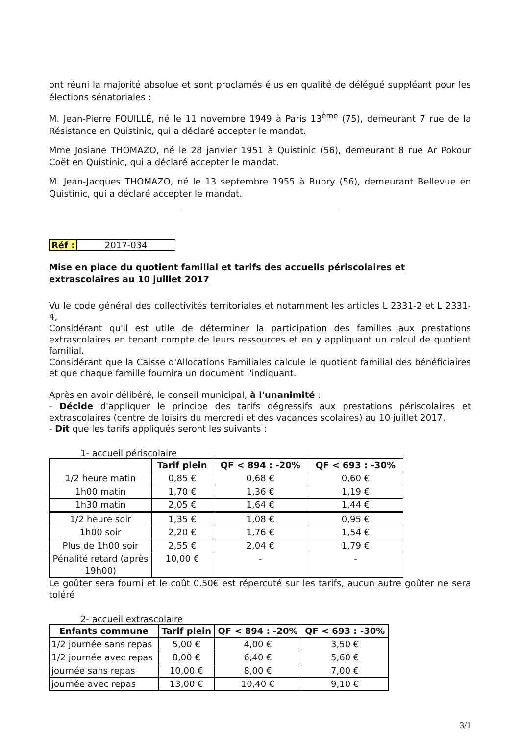ont réuni la majorité absolue et sont proclamés élus en qualité de délégué suppléant pour les élections sénatoriales :
M. Jean-Pierre FOUILLÉ, né le 11 novembre 1949 à Paris 13<sup>ème</sup> (75), demeurant 7 rue de la Résistance en Quistinic, qui a déclaré accepter le mandat.
Mme Josiane THOMAZO, né le 28 janvier 1951 à Quistinic (56), demeurant 8 rue Ar Pokour Coët en Quistinic, qui a déclaré accepter le mandat.
M. Jean-Jacques THOMAZO, né le 13 septembre 1955 à Bubry (56), demeurant Bellevue en Quistinic, qui a déclaré accepter le mandat.
Réf : 2017-034
Mise en place du quotient familial et tarifs des accueils périscolaires et extrascolaires au 10 juillet 2017
Vu le code général des collectivités territoriales et notamment les articles L 2331-2 et L 2331-4,
Considérant qu'il est utile de déterminer la participation des familles aux prestations extrascolaires en tenant compte de leurs ressources et en y appliquant un calcul de quotient familial.
Considérant que la Caisse d'Allocations Familiales calcule le quotient familial des bénéficiaires et que chaque famille fournira un document l'indiquant.
Après en avoir délibéré, le conseil municipal, à l'unanimité :
- Décide d'appliquer le principe des tarifs dégressifs aux prestations périscolaires et extrascolaires (centre de loisirs du mercredi et des vacances scolaires) au 10 juillet 2017.
- Dit que les tarifs appliqués seront les suivants :
1- accueil périscolaire
| | Tarif plein | QF < 894 : -20% | QF < 693 : -30% |
| --- | --- | --- | --- |
| 1/2 heure matin | 0,85 € | 0,68 € | 0,60 € |
| 1h00 matin | 1,70 € | 1,36 € | 1,19 € |
| 1h30 matin | 2,05 € | 1,64 € | 1,44 € |
| 1/2 heure soir | 1,35 € | 1,08 € | 0,95 € |
| 1h00 soir | 2,20 € | 1,76 € | 1,54 € |
| Plus de 1h00 soir | 2,55 € | 2,04 € | 1,79 € |
| Pénalité retard (après 19h00) | 10,00 € | - | - |
Le goûter sera fourni et le coût 0.50€ est répercuté sur les tarifs, aucun autre goûter ne sera toléré
2- accueil extrascolaire
| Enfants commune | Tarif plein | QF < 894 : -20% | QF < 693 : -30% |
| --- | --- | --- | --- |
| 1/2 journée sans repas | 5,00 € | 4,00 € | 3,50 € |
| 1/2 journée avec repas | 8,00 € | 6,40 € | 5,60 € |
| journée sans repas | 10,00 € | 8,00 € | 7,00 € |
| journée avec repas | 13,00 € | 10,40 € | 9,10 € |
3/1